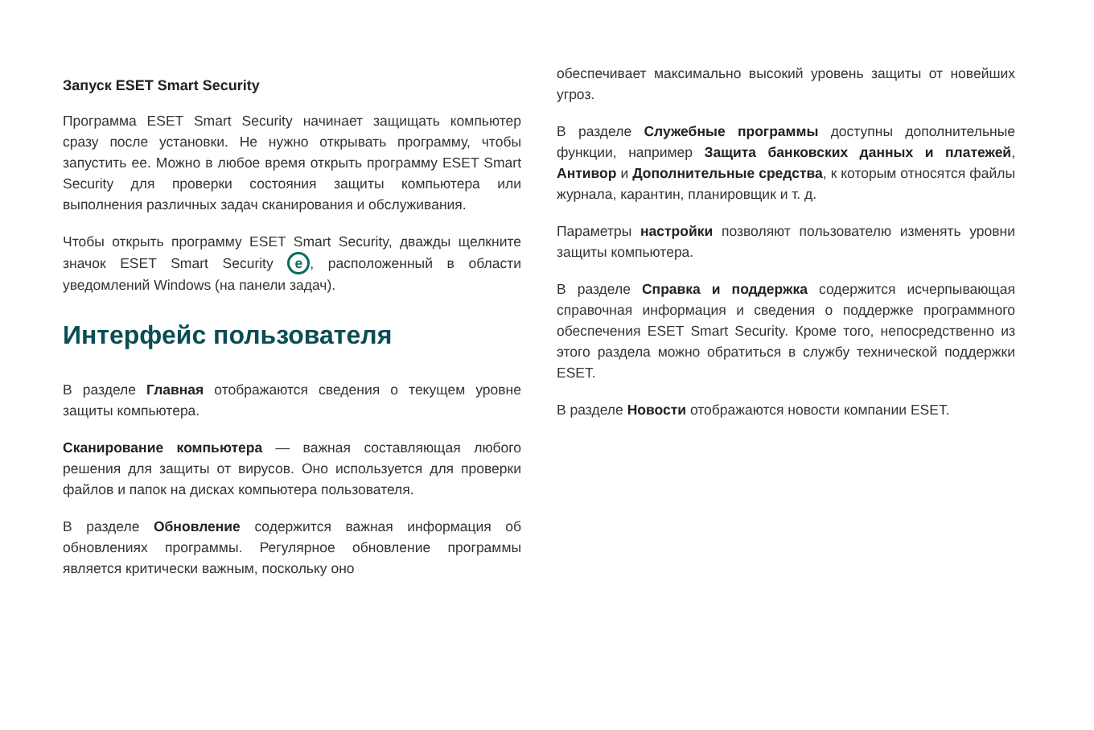Запуск ESET Smart Security
Программа ESET Smart Security начинает защищать компьютер сразу после установки. Не нужно открывать программу, чтобы запустить ее. Можно в любое время открыть программу ESET Smart Security для проверки состояния защиты компьютера или выполнения различных задач сканирования и обслуживания.
Чтобы открыть программу ESET Smart Security, дважды щелкните значок ESET Smart Security e, расположенный в области уведомлений Windows (на панели задач).
Интерфейс пользователя
В разделе Главная отображаются сведения о текущем уровне защиты компьютера.
Сканирование компьютера — важная составляющая любого решения для защиты от вирусов. Оно используется для проверки файлов и папок на дисках компьютера пользователя.
В разделе Обновление содержится важная информация об обновлениях программы. Регулярное обновление программы является критически важным, поскольку оно
обеспечивает максимально высокий уровень защиты от новейших угроз.
В разделе Служебные программы доступны дополнительные функции, например Защита банковских данных и платежей, Антивор и Дополнительные средства, к которым относятся файлы журнала, карантин, планировщик и т. д.
Параметры настройки позволяют пользователю изменять уровни защиты компьютера.
В разделе Справка и поддержка содержится исчерпывающая справочная информация и сведения о поддержке программного обеспечения ESET Smart Security. Кроме того, непосредственно из этого раздела можно обратиться в службу технической поддержки ESET.
В разделе Новости отображаются новости компании ESET.